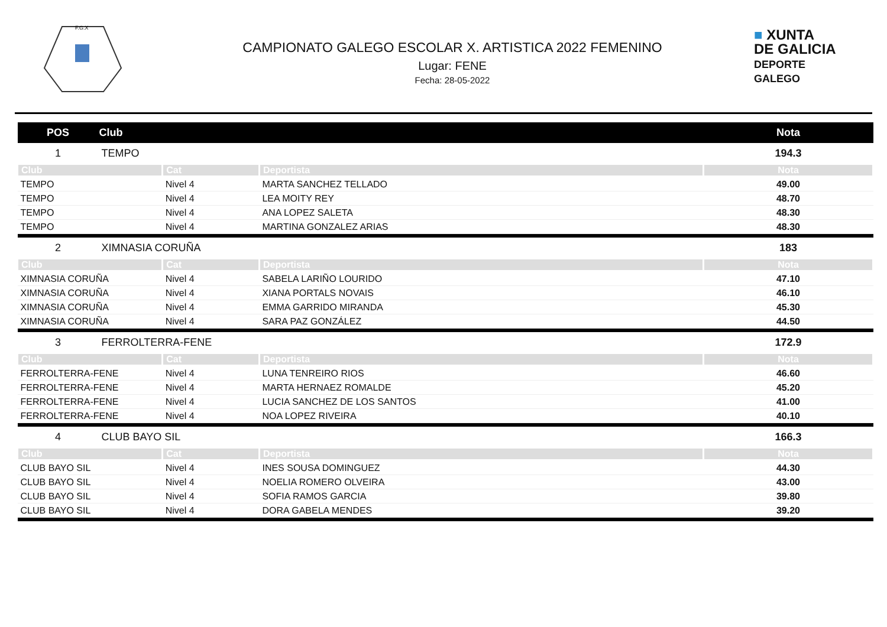F.G.X
CAMPIONATO GALEGO ESCOLAR X. ARTISTICA 2022 FEMENINO
Lugar: FENE
Fecha: 28-05-2022
■ XUNTA
DE GALICIA
DEPORTE
GALEGO
| POS | Club | | | Nota |
| --- | --- | --- | --- | --- |
| 1 | TEMPO | | | 194.3 |
| Club | | Cat | Deportista | Nota |
| TEMPO | | Nivel 4 | MARTA SANCHEZ TELLADO | 49.00 |
| TEMPO | | Nivel 4 | LEA MOITY REY | 48.70 |
| TEMPO | | Nivel 4 | ANA LOPEZ SALETA | 48.30 |
| TEMPO | | Nivel 4 | MARTINA GONZALEZ ARIAS | 48.30 |
| 2 | XIMNASIA CORUÑA | | | 183 |
| Club | | Cat | Deportista | Nota |
| XIMNASIA CORUÑA | | Nivel 4 | SABELA LARIÑO LOURIDO | 47.10 |
| XIMNASIA CORUÑA | | Nivel 4 | XIANA PORTALS NOVAIS | 46.10 |
| XIMNASIA CORUÑA | | Nivel 4 | EMMA GARRIDO MIRANDA | 45.30 |
| XIMNASIA CORUÑA | | Nivel 4 | SARA PAZ GONZÁLEZ | 44.50 |
| 3 | FERROLTERRA-FENE | | | 172.9 |
| Club | | Cat | Deportista | Nota |
| FERROLTERRA-FENE | | Nivel 4 | LUNA TENREIRO RIOS | 46.60 |
| FERROLTERRA-FENE | | Nivel 4 | MARTA HERNAEZ ROMALDE | 45.20 |
| FERROLTERRA-FENE | | Nivel 4 | LUCIA SANCHEZ DE LOS SANTOS | 41.00 |
| FERROLTERRA-FENE | | Nivel 4 | NOA LOPEZ RIVEIRA | 40.10 |
| 4 | CLUB BAYO SIL | | | 166.3 |
| Club | | Cat | Deportista | Nota |
| CLUB BAYO SIL | | Nivel 4 | INES SOUSA DOMINGUEZ | 44.30 |
| CLUB BAYO SIL | | Nivel 4 | NOELIA ROMERO OLVEIRA | 43.00 |
| CLUB BAYO SIL | | Nivel 4 | SOFIA RAMOS GARCIA | 39.80 |
| CLUB BAYO SIL | | Nivel 4 | DORA GABELA MENDES | 39.20 |